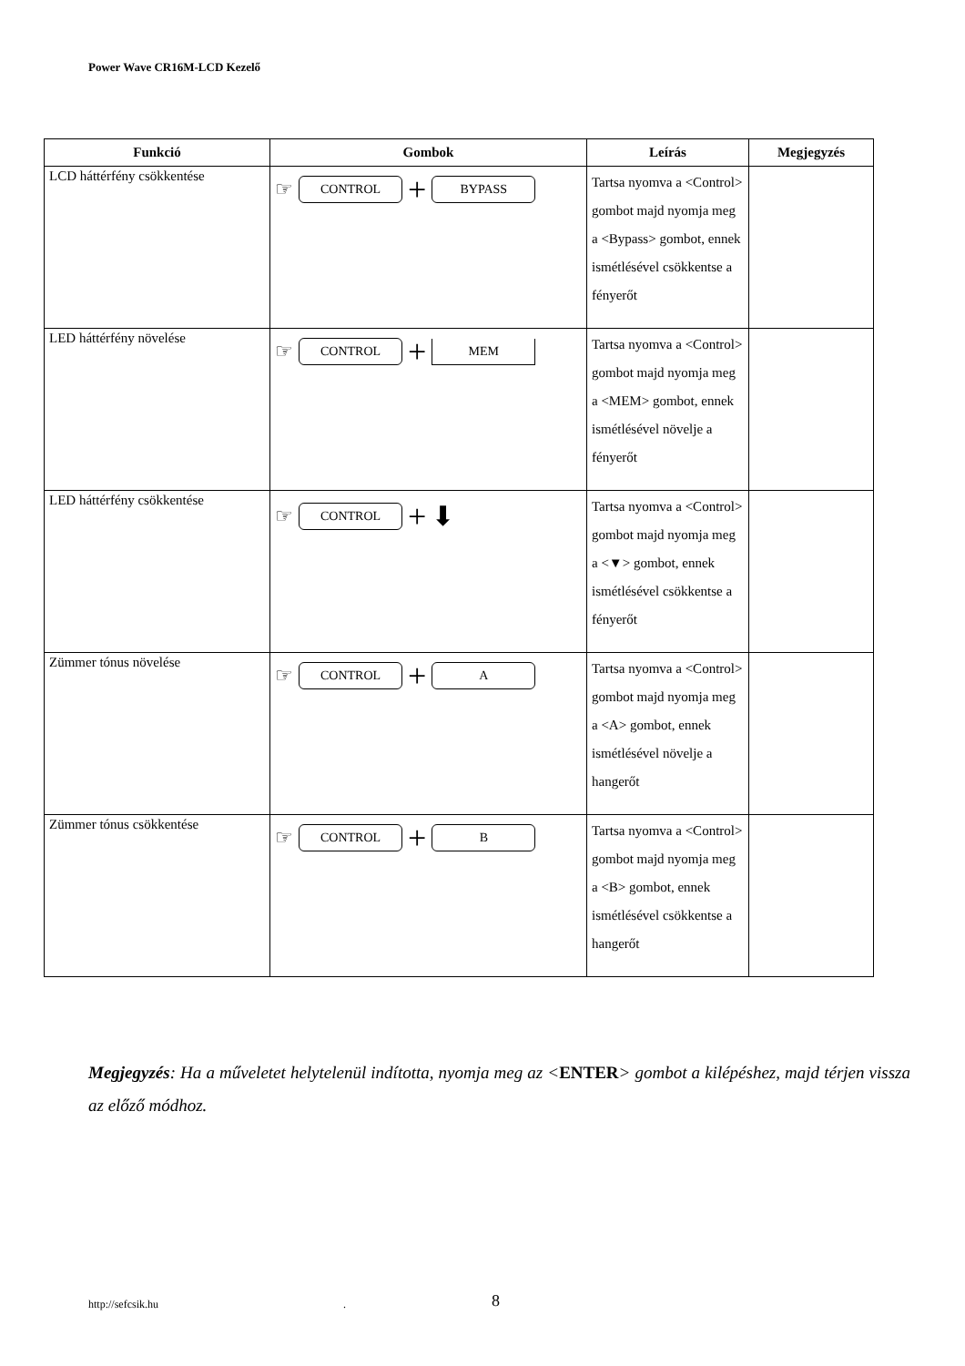Power Wave CR16M-LCD Kezelő
| Funkció | Gombok | Leírás | Megjegyzés |
| --- | --- | --- | --- |
| LCD háttérfény csökkentése | ☞ CONTROL + BYPASS | Tartsa nyomva a <Control> gombot majd nyomja meg a <Bypass> gombot, ennek ismétlésével csökkentse a fényerőt | |
| LED háttérfény növelése | ☞ CONTROL + MEM | Tartsa nyomva a <Control> gombot majd nyomja meg a <MEM> gombot, ennek ismétlésével növelje a fényerőt | |
| LED háttérfény csökkentése | ☞ CONTROL + ⬇ | Tartsa nyomva a <Control> gombot majd nyomja meg a <▼> gombot, ennek ismétlésével csökkentse a fényerőt | |
| Zümmer tónus növelése | ☞ CONTROL + A | Tartsa nyomva a <Control> gombot majd nyomja meg a <A> gombot, ennek ismétlésével növelje a hangerőt | |
| Zümmer tónus csökkentése | ☞ CONTROL + B | Tartsa nyomva a <Control> gombot majd nyomja meg a <B> gombot, ennek ismétlésével csökkentse a hangerőt | |
Megjegyzés: Ha a műveletet helytelenül indította, nyomja meg az <ENTER> gombot a kilépéshez, majd térjen vissza az előző módhoz.
http://sefcsik.hu . 8